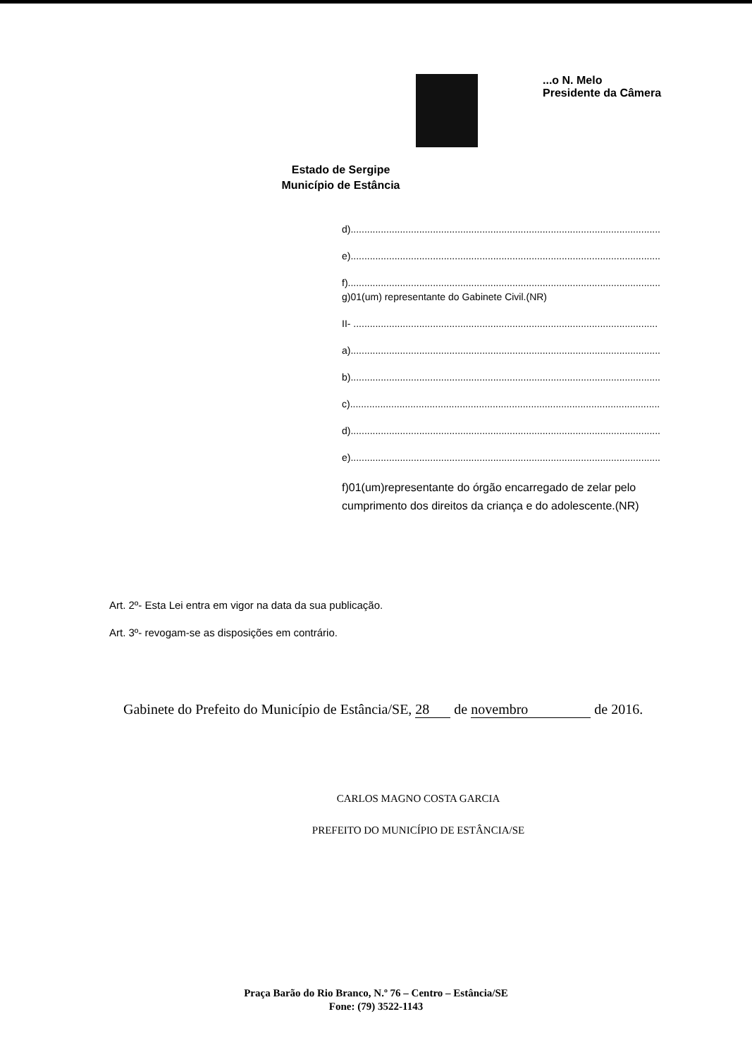...o N. Melo
Presidente da Câmera
Estado de Sergipe
Município de Estância
d).................................................................................................................
e).................................................................................................................
f)..................................................................................................................
g)01(um) representante do Gabinete Civil.(NR)
II- ...............................................................................................................
a).................................................................................................................
b).................................................................................................................
c).................................................................................................................
d).................................................................................................................
e).................................................................................................................
f)01(um)representante do órgão encarregado de zelar pelo cumprimento dos direitos da criança e do adolescente.(NR)
Art. 2º- Esta Lei entra em vigor na data da sua publicação.
Art. 3º- revogam-se as disposições em contrário.
Gabinete do Prefeito do Município de Estância/SE, 28 de novembro de 2016.
CARLOS MAGNO COSTA GARCIA
PREFEITO DO MUNICÍPIO DE ESTÂNCIA/SE
Praça Barão do Rio Branco, N.º 76 – Centro – Estância/SE
Fone: (79) 3522-1143